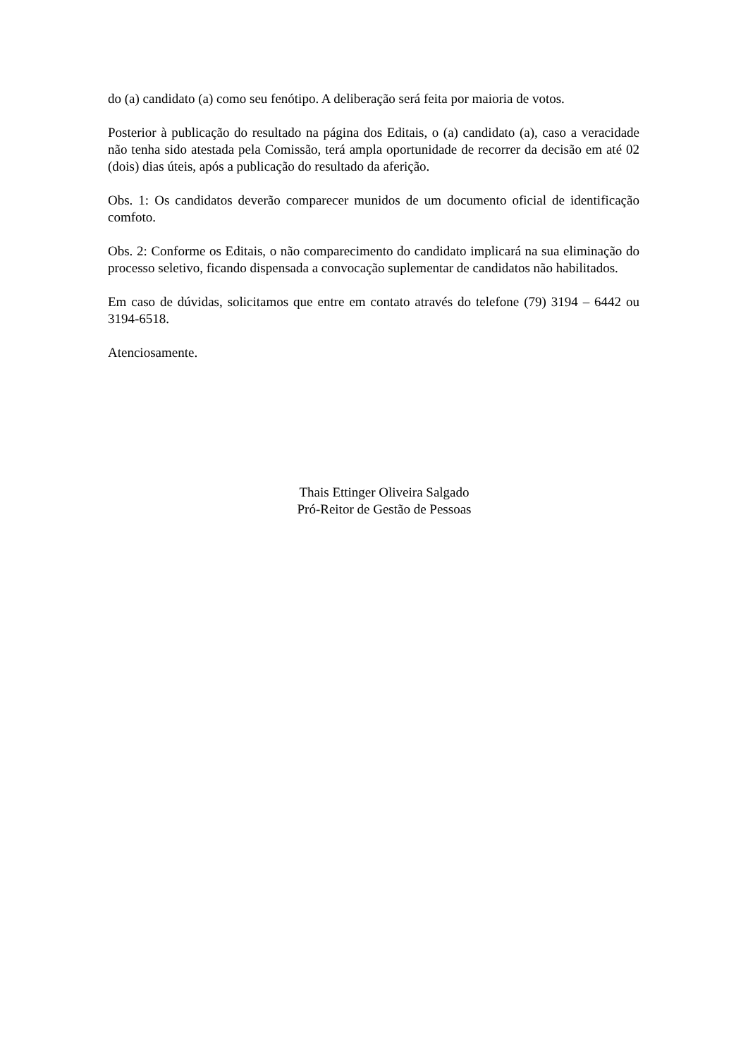do (a) candidato (a) como seu fenótipo. A deliberação será feita por maioria de votos.
Posterior à publicação do resultado na página dos Editais, o (a) candidato (a), caso a veracidade não tenha sido atestada pela Comissão, terá ampla oportunidade de recorrer da decisão em até 02 (dois) dias úteis, após a publicação do resultado da aferição.
Obs. 1: Os candidatos deverão comparecer munidos de um documento oficial de identificação comfoto.
Obs. 2: Conforme os Editais, o não comparecimento do candidato implicará na sua eliminação do processo seletivo, ficando dispensada a convocação suplementar de candidatos não habilitados.
Em caso de dúvidas, solicitamos que entre em contato através do telefone (79) 3194 – 6442 ou 3194-6518.
Atenciosamente.
Thais Ettinger Oliveira Salgado
Pró-Reitor de Gestão de Pessoas